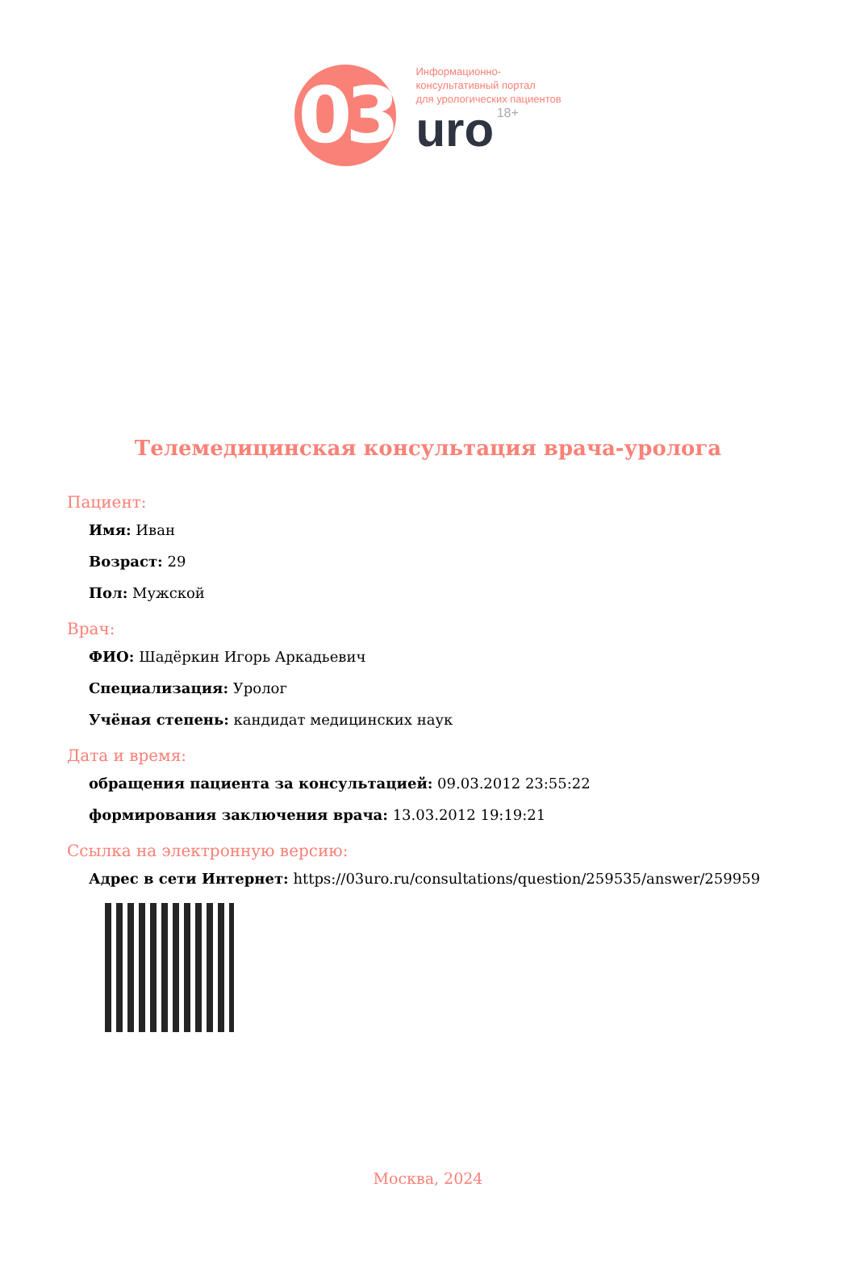03
Информационно-
консультативный портал
для урологических пациентов
uro 18+
Телемедицинская консультация врача-уролога
Пациент:
Имя: Иван
Возраст: 29
Пол: Мужской
Врач:
ФИО: Шадёркин Игорь Аркадьевич
Специализация: Уролог
Учёная степень: кандидат медицинских наук
Дата и время:
обращения пациента за консультацией: 09.03.2012 23:55:22
формирования заключения врача: 13.03.2012 19:19:21
Ссылка на электронную версию:
Адрес в сети Интернет: https://03uro.ru/consultations/question/259535/answer/259959
Москва, 2024